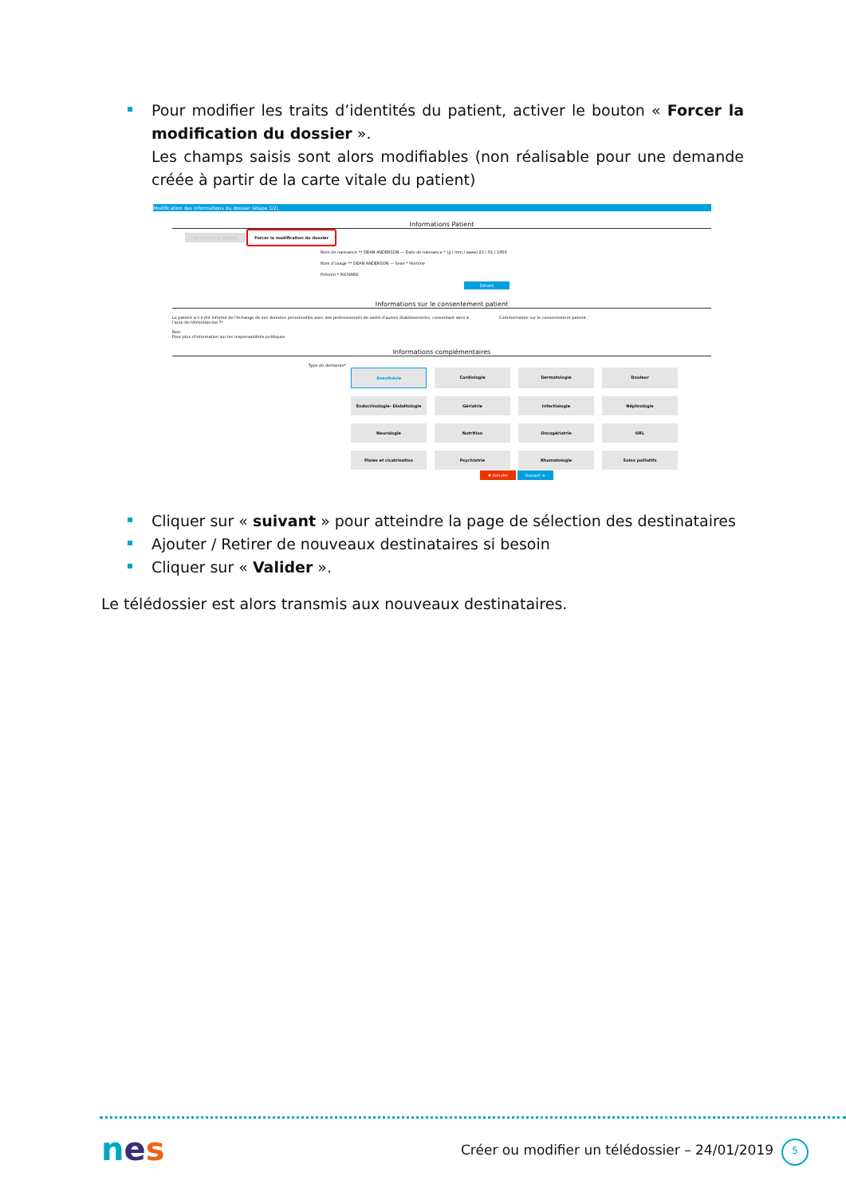Pour modifier les traits d’identités du patient, activer le bouton « Forcer la modification du dossier ».
Les champs saisis sont alors modifiables (non réalisable pour une demande créée à partir de la carte vitale du patient)
Modification des informations du dossier (étape 1/2)
Informations Patient
Rechercher un patient Forcer la modification du dossier
Nom de naissance ** DEAN ANDERSON — Date de naissance * (jj / mm / aaaa) 23 / 01 / 1950
Nom d'usage ** DEAN ANDERSON — Sexe * Homme
Prénom * RICHARD
Détails
Informations sur le consentement patient
Le patient a-t-il été informé de l'échange de ses données personnelles avec des professionnels de santé d'autres établissements, consentant ainsi à l'acte de télémédecine ?*
Non
Pour plus d'information sur les responsabilités juridiques
Commentaires sur le consentement patient :
Informations complémentaires
Type de demande*
Anesthésie
Cardiologie
Dermatologie
Douleur
Endocrinologie- Diabétologie
Gériatrie
Infectiologie
Néphrologie
Neurologie
Nutrition
Oncogériatrie
ORL
Plaies et cicatrisation
Psychiatrie
Rhumatologie
Soins palliatifs
✖ Annuler Suivant ➔
Cliquer sur « suivant » pour atteindre la page de sélection des destinataires
Ajouter / Retirer de nouveaux destinataires si besoin
Cliquer sur « Valider ».
Le télédossier est alors transmis aux nouveaux destinataires.
nes
Créer ou modifier un télédossier – 24/01/2019
5